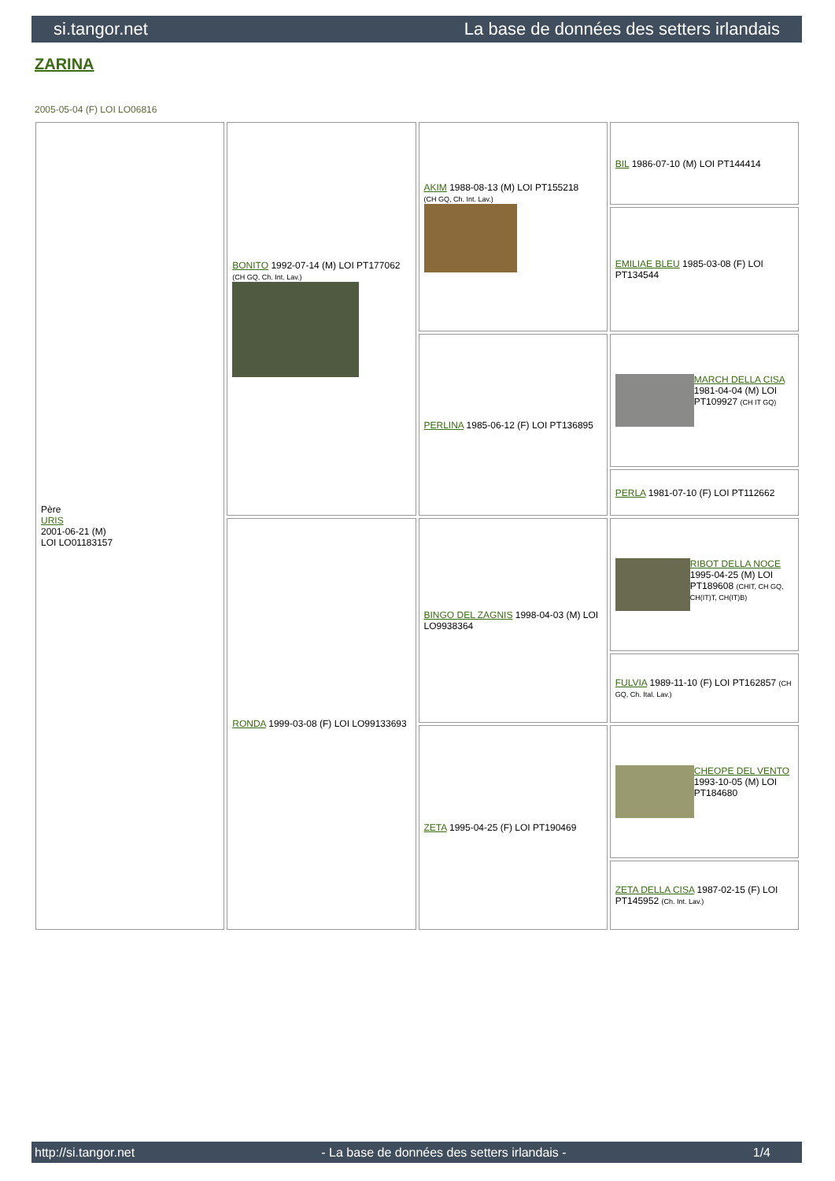si.tangor.net La base de données des setters irlandais
ZARINA
2005-05-04 (F) LOI LO06816
| Père URIS 2001-06-21 (M) LOI LO01183157 | BONITO 1992-07-14 (M) LOI PT177062 (CH GQ, Ch. Int. Lav.) | AKIM 1988-08-13 (M) LOI PT155218 (CH GQ, Ch. Int. Lav.) | BIL 1986-07-10 (M) LOI PT144414 |
| | | | EMILIAE BLEU 1985-03-08 (F) LOI PT134544 |
| | | PERLINA 1985-06-12 (F) LOI PT136895 | MARCH DELLA CISA 1981-04-04 (M) LOI PT109927 (CH IT GQ) |
| | | | PERLA 1981-07-10 (F) LOI PT112662 |
| | RONDA 1999-03-08 (F) LOI LO99133693 | BINGO DEL ZAGNIS 1998-04-03 (M) LOI LO9938364 | RIBOT DELLA NOCE 1995-04-25 (M) LOI PT189608 (CHIT, CH GQ, CH(IT)T, CH(IT)B) |
| | | | FULVIA 1989-11-10 (F) LOI PT162857 (CH GQ, Ch. Ital. Lav.) |
| | | ZETA 1995-04-25 (F) LOI PT190469 | CHEOPE DEL VENTO 1993-10-05 (M) LOI PT184680 |
| | | | ZETA DELLA CISA 1987-02-15 (F) LOI PT145952 (Ch. Int. Lav.) |
http://si.tangor.net - La base de données des setters irlandais - 1/4